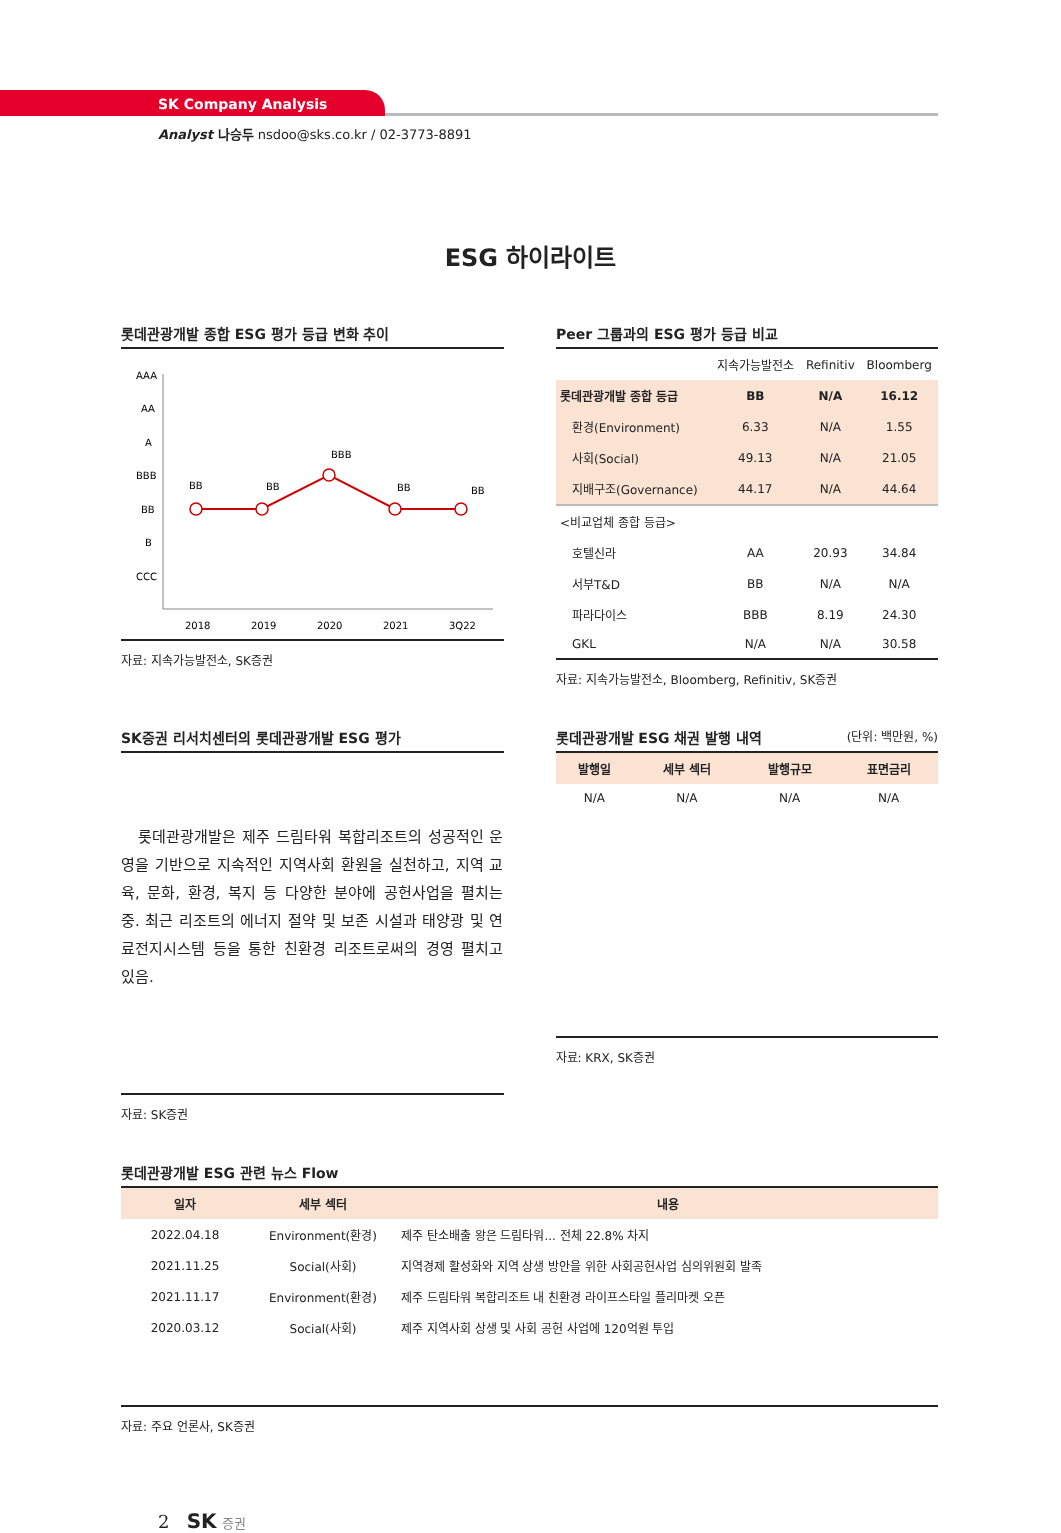SK Company Analysis
Analyst 나승두 nsdoo@sks.co.kr / 02-3773-8891
ESG 하이라이트
롯데관광개발 종합 ESG 평가 등급 변화 추이
AAA
AA
A
BBB
BB
B
CCC
BB
BB
BBB
BB
BB
2018
2019
2020
2021
3Q22
자료: 지속가능발전소, SK증권
Peer 그룹과의 ESG 평가 등급 비교
| | 지속가능발전소 | Refinitiv | Bloomberg |
| --- | --- | --- | --- |
| 롯데관광개발 종합 등급 | BB | N/A | 16.12 |
| 환경(Environment) | 6.33 | N/A | 1.55 |
| 사회(Social) | 49.13 | N/A | 21.05 |
| 지배구조(Governance) | 44.17 | N/A | 44.64 |
| <비교업체 종합 등급> | | | |
| 호텔신라 | AA | 20.93 | 34.84 |
| 서부T&D | BB | N/A | N/A |
| 파라다이스 | BBB | 8.19 | 24.30 |
| GKL | N/A | N/A | 30.58 |
자료: 지속가능발전소, Bloomberg, Refinitiv, SK증권
SK증권 리서치센터의 롯데관광개발 ESG 평가
롯데관광개발은 제주 드림타워 복합리조트의 성공적인 운영을 기반으로 지속적인 지역사회 환원을 실천하고, 지역 교육, 문화, 환경, 복지 등 다양한 분야에 공헌사업을 펼치는 중. 최근 리조트의 에너지 절약 및 보존 시설과 태양광 및 연료전지시스템 등을 통한 친환경 리조트로써의 경영 펼치고 있음.
자료: SK증권
롯데관광개발 ESG 채권 발행 내역 (단위: 백만원, %)
| 발행일 | 세부 섹터 | 발행규모 | 표면금리 |
| --- | --- | --- | --- |
| N/A | N/A | N/A | N/A |
자료: KRX, SK증권
롯데관광개발 ESG 관련 뉴스 Flow
| 일자 | 세부 섹터 | 내용 |
| --- | --- | --- |
| 2022.04.18 | Environment(환경) | 제주 탄소배출 왕은 드림타워... 전체 22.8% 차지 |
| 2021.11.25 | Social(사회) | 지역경제 활성화와 지역 상생 방안을 위한 사회공헌사업 심의위원회 발족 |
| 2021.11.17 | Environment(환경) | 제주 드림타워 복합리조트 내 친환경 라이프스타일 플리마켓 오픈 |
| 2020.03.12 | Social(사회) | 제주 지역사회 상생 및 사회 공헌 사업에 120억원 투입 |
자료: 주요 언론사, SK증권
2 SK 증권